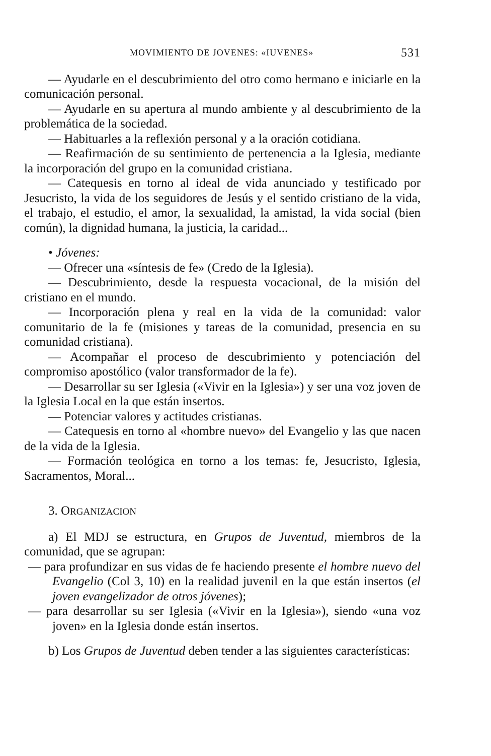MOVIMIENTO DE JOVENES: «IUVENES» 531
— Ayudarle en el descubrimiento del otro como hermano e iniciarle en la comunicación personal.
— Ayudarle en su apertura al mundo ambiente y al descubrimiento de la problemática de la sociedad.
— Habituarles a la reflexión personal y a la oración cotidiana.
— Reafirmación de su sentimiento de pertenencia a la Iglesia, mediante la incorporación del grupo en la comunidad cristiana.
— Catequesis en torno al ideal de vida anunciado y testificado por Jesucristo, la vida de los seguidores de Jesús y el sentido cristiano de la vida, el trabajo, el estudio, el amor, la sexualidad, la amistad, la vida social (bien común), la dignidad humana, la justicia, la caridad...
• Jóvenes:
— Ofrecer una «síntesis de fe» (Credo de la Iglesia).
— Descubrimiento, desde la respuesta vocacional, de la misión del cristiano en el mundo.
— Incorporación plena y real en la vida de la comunidad: valor comunitario de la fe (misiones y tareas de la comunidad, presencia en su comunidad cristiana).
— Acompañar el proceso de descubrimiento y potenciación del compromiso apostólico (valor transformador de la fe).
— Desarrollar su ser Iglesia («Vivir en la Iglesia») y ser una voz joven de la Iglesia Local en la que están insertos.
— Potenciar valores y actitudes cristianas.
— Catequesis en torno al «hombre nuevo» del Evangelio y las que nacen de la vida de la Iglesia.
— Formación teológica en torno a los temas: fe, Jesucristo, Iglesia, Sacramentos, Moral...
3. ORGANIZACION
a) El MDJ se estructura, en Grupos de Juventud, miembros de la comunidad, que se agrupan:
— para profundizar en sus vidas de fe haciendo presente el hombre nuevo del Evangelio (Col 3, 10) en la realidad juvenil en la que están insertos (el joven evangelizador de otros jóvenes);
— para desarrollar su ser Iglesia («Vivir en la Iglesia»), siendo «una voz joven» en la Iglesia donde están insertos.
b) Los Grupos de Juventud deben tender a las siguientes características: